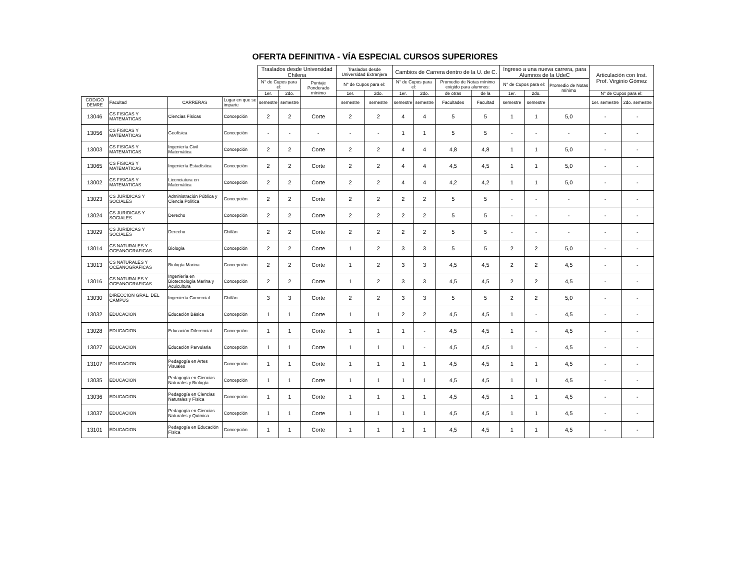OFERTA DEFINITIVA - VÍA ESPECIAL CURSOS SUPERIORES
| | | | | Traslados desde Universidad Chilena | | | Traslados desde Universidad Extranjera | | Cambios de Carrera dentro de la U. de C. | | | | Ingreso a una nueva carrera, para Alumnos de la UdeC | | | Articulación con Inst. Prof. Virginio Gómez | |
| --- | --- | --- | --- | --- | --- | --- | --- | --- | --- | --- | --- | --- | --- | --- | --- | --- | --- |
| | | | | N° de Cupos para el: | | Puntaje Ponderado mínimo | N° de Cupos para el: | | N° de Cupos para el: | | Promedio de Notas mínimo exigido para alumnos: | | N° de Cupos para el: | | Promedio de Notas mínimo | | |
| | | | | 1er. | 2do. | | 1er. | 2do. | 1er. | 2do. | de otras | de la | 1er. | 2do. | | N° de Cupos para el: | |
| CODIGO DEMRE | Facultad | CARRERAS | Lugar en que se imparte | semestre | semestre | | semestre | semestre | semestre | semestre | Facultades | Facultad | semestre | semestre | | 1er. semestre | 2do. semestre |
| 13046 | CS FISICAS Y MATEMATICAS | Ciencias Físicas | Concepción | 2 | 2 | Corte | 2 | 2 | 4 | 4 | 5 | 5 | 1 | 1 | 5,0 | - | - |
| 13056 | CS FISICAS Y MATEMATICAS | Geofísica | Concepción | - | - | - | - | - | 1 | 1 | 5 | 5 | - | - | - | - | - |
| 13003 | CS FISICAS Y MATEMATICAS | Ingeniería Civil Matemática | Concepción | 2 | 2 | Corte | 2 | 2 | 4 | 4 | 4,8 | 4,8 | 1 | 1 | 5,0 | - | - |
| 13065 | CS FISICAS Y MATEMATICAS | Ingeniería Estadística | Concepción | 2 | 2 | Corte | 2 | 2 | 4 | 4 | 4,5 | 4,5 | 1 | 1 | 5,0 | - | - |
| 13002 | CS FISICAS Y MATEMATICAS | Licenciatura en Matemática | Concepción | 2 | 2 | Corte | 2 | 2 | 4 | 4 | 4,2 | 4,2 | 1 | 1 | 5,0 | - | - |
| 13023 | CS JURIDICAS Y SOCIALES | Administración Pública y Ciencia Política | Concepción | 2 | 2 | Corte | 2 | 2 | 2 | 2 | 5 | 5 | - | - | - | - | - |
| 13024 | CS JURIDICAS Y SOCIALES | Derecho | Concepción | 2 | 2 | Corte | 2 | 2 | 2 | 2 | 5 | 5 | - | - | - | - | - |
| 13029 | CS JURIDICAS Y SOCIALES | Derecho | Chillán | 2 | 2 | Corte | 2 | 2 | 2 | 2 | 5 | 5 | - | - | - | - | - |
| 13014 | CS NATURALES Y OCEANOGRAFICAS | Biología | Concepción | 2 | 2 | Corte | 1 | 2 | 3 | 3 | 5 | 5 | 2 | 2 | 5,0 | - | - |
| 13013 | CS NATURALES Y OCEANOGRAFICAS | Biología Marina | Concepción | 2 | 2 | Corte | 1 | 2 | 3 | 3 | 4,5 | 4,5 | 2 | 2 | 4,5 | - | - |
| 13016 | CS NATURALES Y OCEANOGRAFICAS | Ingeniería en Biotecnología Marina y Acuicultura | Concepción | 2 | 2 | Corte | 1 | 2 | 3 | 3 | 4,5 | 4,5 | 2 | 2 | 4,5 | - | - |
| 13030 | DIRECCION GRAL. DEL CAMPUS | Ingeniería Comercial | Chillán | 3 | 3 | Corte | 2 | 2 | 3 | 3 | 5 | 5 | 2 | 2 | 5,0 | - | - |
| 13032 | EDUCACION | Educación Básica | Concepción | 1 | 1 | Corte | 1 | 1 | 2 | 2 | 4,5 | 4,5 | 1 | - | 4,5 | - | - |
| 13028 | EDUCACION | Educación Diferencial | Concepción | 1 | 1 | Corte | 1 | 1 | 1 | - | 4,5 | 4,5 | 1 | - | 4,5 | - | - |
| 13027 | EDUCACION | Educación Parvularia | Concepción | 1 | 1 | Corte | 1 | 1 | 1 | - | 4,5 | 4,5 | 1 | - | 4,5 | - | - |
| 13107 | EDUCACION | Pedagogía en Artes Visuales | Concepción | 1 | 1 | Corte | 1 | 1 | 1 | 1 | 4,5 | 4,5 | 1 | 1 | 4,5 | - | - |
| 13035 | EDUCACION | Pedagogía en Ciencias Naturales y Biología | Concepción | 1 | 1 | Corte | 1 | 1 | 1 | 1 | 4,5 | 4,5 | 1 | 1 | 4,5 | - | - |
| 13036 | EDUCACION | Pedagogía en Ciencias Naturales y Física | Concepción | 1 | 1 | Corte | 1 | 1 | 1 | 1 | 4,5 | 4,5 | 1 | 1 | 4,5 | - | - |
| 13037 | EDUCACION | Pedagogía en Ciencias Naturales y Química | Concepción | 1 | 1 | Corte | 1 | 1 | 1 | 1 | 4,5 | 4,5 | 1 | 1 | 4,5 | - | - |
| 13101 | EDUCACION | Pedagogía en Educación Física | Concepción | 1 | 1 | Corte | 1 | 1 | 1 | 1 | 4,5 | 4,5 | 1 | 1 | 4,5 | - | - |